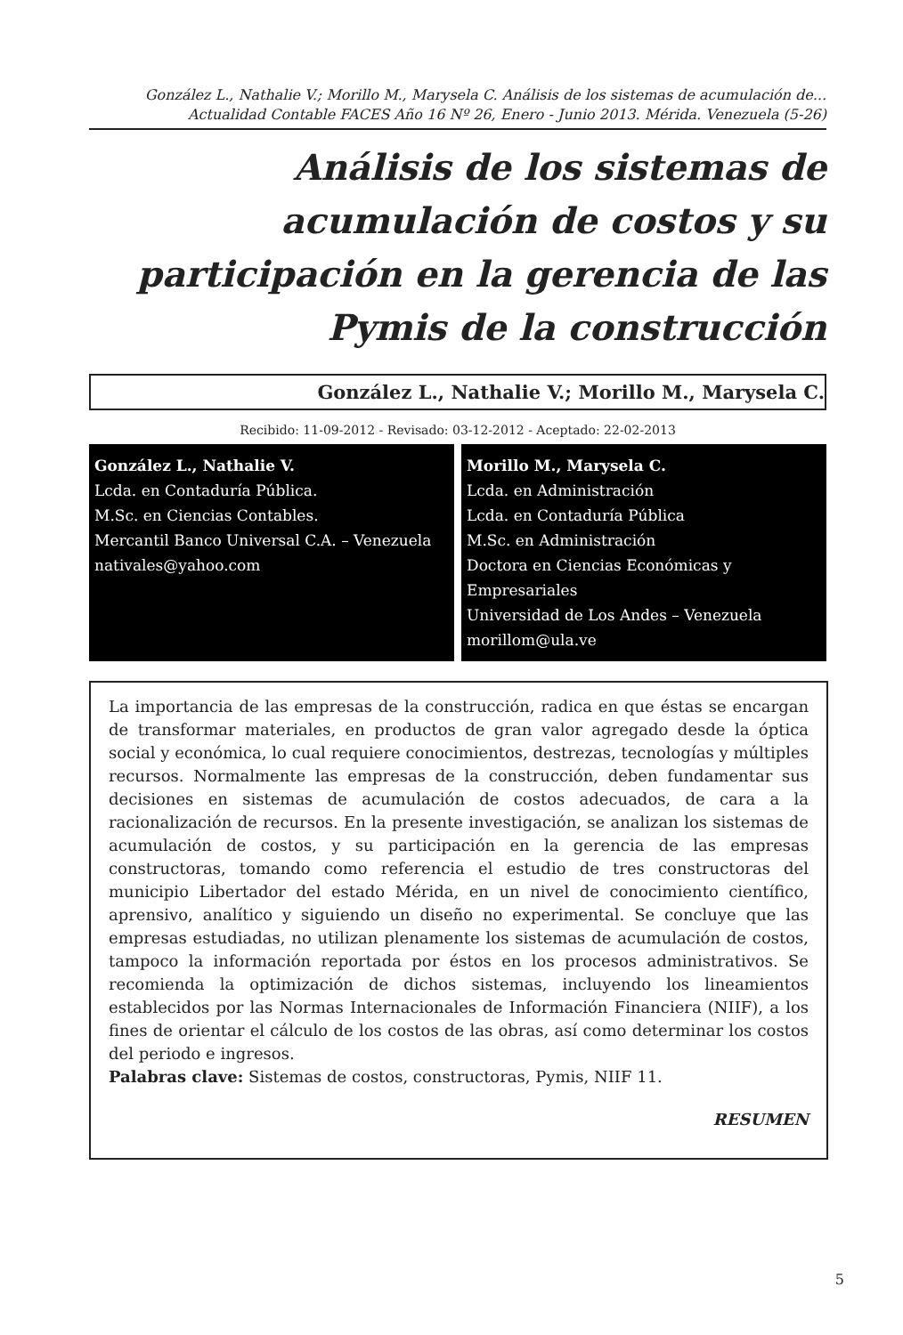González L., Nathalie V.; Morillo M., Marysela C. Análisis de los sistemas de acumulación de...
Actualidad Contable FACES Año 16 Nº 26, Enero - Junio 2013. Mérida. Venezuela (5-26)
Análisis de los sistemas de acumulación de costos y su participación en la gerencia de las Pymis de la construcción
González L., Nathalie V.; Morillo M., Marysela C.
Recibido: 11-09-2012 - Revisado: 03-12-2012 - Aceptado: 22-02-2013
González L., Nathalie V.
Lcda. en Contaduría Pública.
M.Sc. en Ciencias Contables.
Mercantil Banco Universal C.A. – Venezuela
nativales@yahoo.com
Morillo M., Marysela C.
Lcda. en Administración
Lcda. en Contaduría Pública
M.Sc. en Administración
Doctora en Ciencias Económicas y Empresariales
Universidad de Los Andes – Venezuela
morillom@ula.ve
La importancia de las empresas de la construcción, radica en que éstas se encargan de transformar materiales, en productos de gran valor agregado desde la óptica social y económica, lo cual requiere conocimientos, destrezas, tecnologías y múltiples recursos. Normalmente las empresas de la construcción, deben fundamentar sus decisiones en sistemas de acumulación de costos adecuados, de cara a la racionalización de recursos. En la presente investigación, se analizan los sistemas de acumulación de costos, y su participación en la gerencia de las empresas constructoras, tomando como referencia el estudio de tres constructoras del municipio Libertador del estado Mérida, en un nivel de conocimiento científico, aprensivo, analítico y siguiendo un diseño no experimental. Se concluye que las empresas estudiadas, no utilizan plenamente los sistemas de acumulación de costos, tampoco la información reportada por éstos en los procesos administrativos. Se recomienda la optimización de dichos sistemas, incluyendo los lineamientos establecidos por las Normas Internacionales de Información Financiera (NIIF), a los fines de orientar el cálculo de los costos de las obras, así como determinar los costos del periodo e ingresos.
Palabras clave: Sistemas de costos, constructoras, Pymis, NIIF 11.
RESUMEN
5